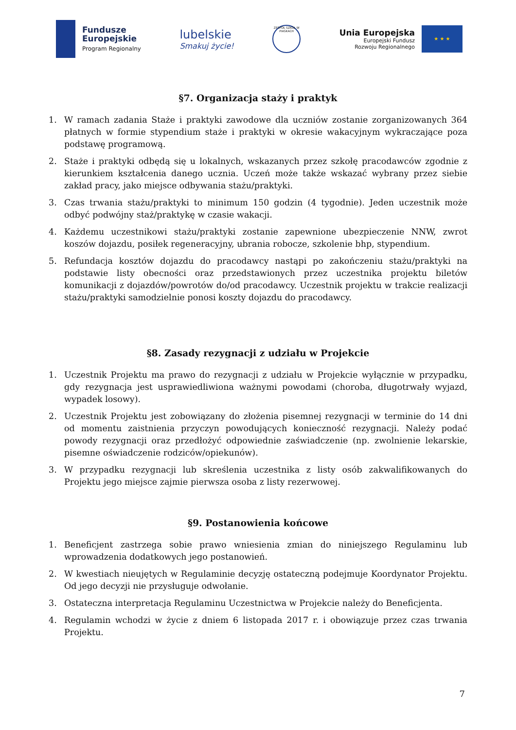Fundusze
Europejskie
Program Regionalny
lubelskie
Smakuj życie!
ZESPÓŁ SZKÓŁ W PIASKACH
Unia Europejska
Europejski Fundusz
Rozwoju Regionalnego
★ ★ ★
§7. Organizacja staży i praktyk
1. W ramach zadania Staże i praktyki zawodowe dla uczniów zostanie zorganizowanych 364 płatnych w formie stypendium staże i praktyki w okresie wakacyjnym wykraczające poza podstawę programową.
2. Staże i praktyki odbędą się u lokalnych, wskazanych przez szkołę pracodawców zgodnie z kierunkiem kształcenia danego ucznia. Uczeń może także wskazać wybrany przez siebie zakład pracy, jako miejsce odbywania stażu/praktyki.
3. Czas trwania stażu/praktyki to minimum 150 godzin (4 tygodnie). Jeden uczestnik może odbyć podwójny staż/praktykę w czasie wakacji.
4. Każdemu uczestnikowi stażu/praktyki zostanie zapewnione ubezpieczenie NNW, zwrot koszów dojazdu, posiłek regeneracyjny, ubrania robocze, szkolenie bhp, stypendium.
5. Refundacja kosztów dojazdu do pracodawcy nastąpi po zakończeniu stażu/praktyki na podstawie listy obecności oraz przedstawionych przez uczestnika projektu biletów komunikacji z dojazdów/powrotów do/od pracodawcy. Uczestnik projektu w trakcie realizacji stażu/praktyki samodzielnie ponosi koszty dojazdu do pracodawcy.
§8. Zasady rezygnacji z udziału w Projekcie
1. Uczestnik Projektu ma prawo do rezygnacji z udziału w Projekcie wyłącznie w przypadku, gdy rezygnacja jest usprawiedliwiona ważnymi powodami (choroba, długotrwały wyjazd, wypadek losowy).
2. Uczestnik Projektu jest zobowiązany do złożenia pisemnej rezygnacji w terminie do 14 dni od momentu zaistnienia przyczyn powodujących konieczność rezygnacji. Należy podać powody rezygnacji oraz przedłożyć odpowiednie zaświadczenie (np. zwolnienie lekarskie, pisemne oświadczenie rodziców/opiekunów).
3. W przypadku rezygnacji lub skreślenia uczestnika z listy osób zakwalifikowanych do Projektu jego miejsce zajmie pierwsza osoba z listy rezerwowej.
§9. Postanowienia końcowe
1. Beneficjent zastrzega sobie prawo wniesienia zmian do niniejszego Regulaminu lub wprowadzenia dodatkowych jego postanowień.
2. W kwestiach nieujętych w Regulaminie decyzję ostateczną podejmuje Koordynator Projektu. Od jego decyzji nie przysługuje odwołanie.
3. Ostateczna interpretacja Regulaminu Uczestnictwa w Projekcie należy do Beneficjenta.
4. Regulamin wchodzi w życie z dniem 6 listopada 2017 r. i obowiązuje przez czas trwania Projektu.
7